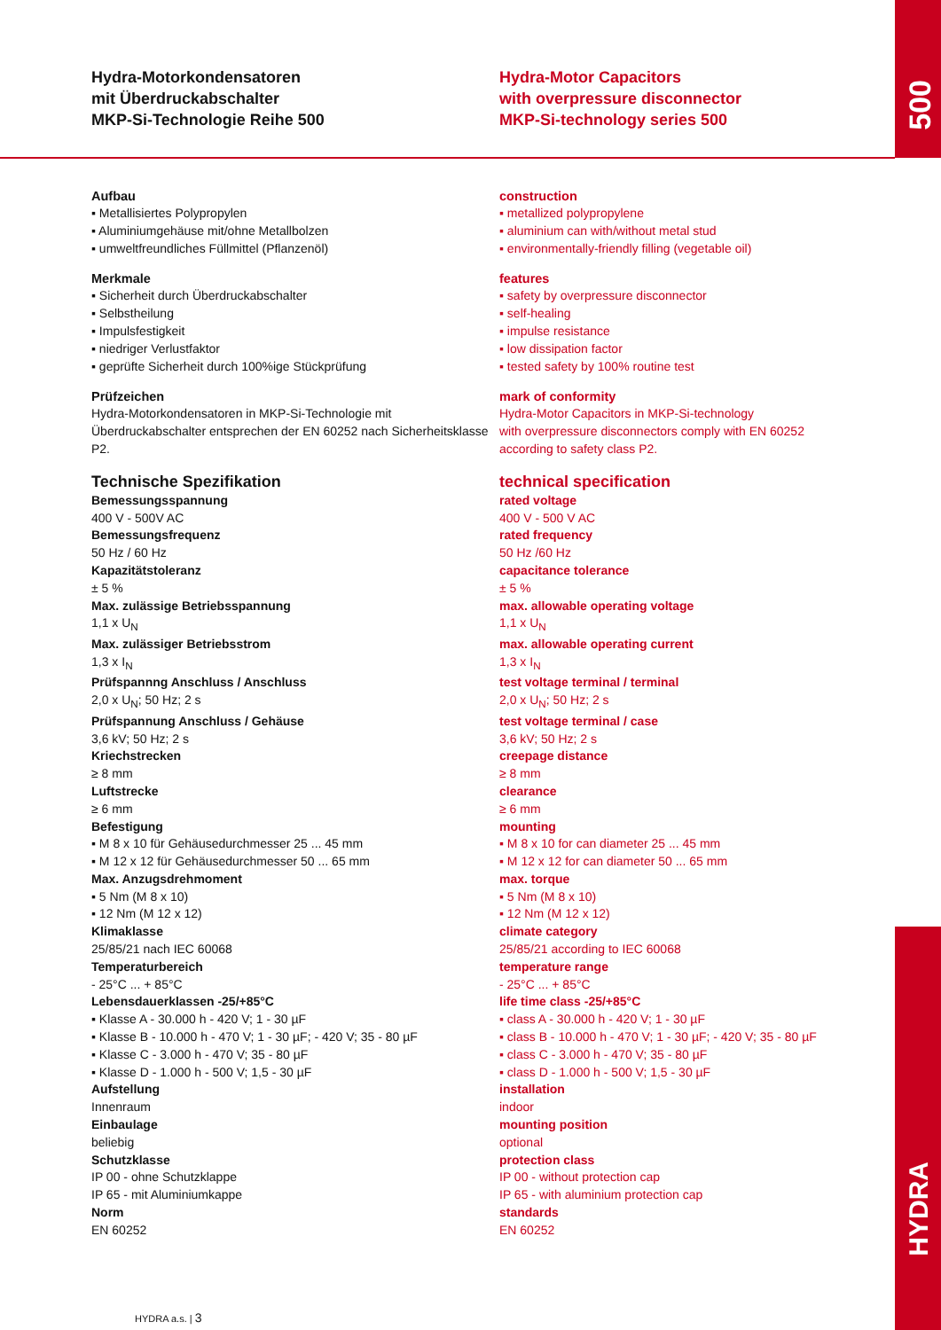500
HYDRA
Hydra-Motorkondensatoren
mit Überdruckabschalter
MKP-Si-Technologie Reihe 500
Hydra-Motor Capacitors
with overpressure disconnector
MKP-Si-technology series 500
Aufbau
▪ Metallisiertes Polypropylen
▪ Aluminiumgehäuse mit/ohne Metallbolzen
▪ umweltfreundliches Füllmittel (Pflanzenöl)
Merkmale
▪ Sicherheit durch Überdruckabschalter
▪ Selbstheilung
▪ Impulsfestigkeit
▪ niedriger Verlustfaktor
▪ geprüfte Sicherheit durch 100%ige Stückprüfung
Prüfzeichen
Hydra-Motorkondensatoren in MKP-Si-Technologie mit Überdruckabschalter entsprechen der EN 60252 nach Sicherheitsklasse P2.
Technische Spezifikation
Bemessungsspannung
400 V - 500V AC
Bemessungsfrequenz
50 Hz / 60 Hz
Kapazitätstoleranz
± 5 %
Max. zulässige Betriebsspannung
1,1 x U<sub>N</sub>
Max. zulässiger Betriebsstrom
1,3 x I<sub>N</sub>
Prüfspannng Anschluss / Anschluss
2,0 x U<sub>N</sub>; 50 Hz; 2 s
Prüfspannung Anschluss / Gehäuse
3,6 kV; 50 Hz; 2 s
Kriechstrecken
≥ 8 mm
Luftstrecke
≥ 6 mm
Befestigung
▪ M 8 x 10 für Gehäusedurchmesser 25 ... 45 mm
▪ M 12 x 12 für Gehäusedurchmesser 50 ... 65 mm
Max. Anzugsdrehmoment
▪ 5 Nm (M 8 x 10)
▪ 12 Nm (M 12 x 12)
Klimaklasse
25/85/21 nach IEC 60068
Temperaturbereich
- 25°C ... + 85°C
Lebensdauerklassen -25/+85°C
▪ Klasse A - 30.000 h - 420 V; 1 - 30 µF
▪ Klasse B - 10.000 h - 470 V; 1 - 30 µF; - 420 V; 35 - 80 µF
▪ Klasse C - 3.000 h - 470 V; 35 - 80 µF
▪ Klasse D - 1.000 h - 500 V; 1,5 - 30 µF
Aufstellung
Innenraum
Einbaulage
beliebig
Schutzklasse
IP 00 - ohne Schutzklappe
IP 65 - mit Aluminiumkappe
Norm
EN 60252
construction
▪ metallized polypropylene
▪ aluminium can with/without metal stud
▪ environmentally-friendly filling (vegetable oil)
features
▪ safety by overpressure disconnector
▪ self-healing
▪ impulse resistance
▪ low dissipation factor
▪ tested safety by 100% routine test
mark of conformity
Hydra-Motor Capacitors in MKP-Si-technology
with overpressure disconnectors comply with EN 60252
according to safety class P2.
technical specification
rated voltage
400 V - 500 V AC
rated frequency
50 Hz /60 Hz
capacitance tolerance
± 5 %
max. allowable operating voltage
1,1 x U<sub>N</sub>
max. allowable operating current
1,3 x I<sub>N</sub>
test voltage terminal / terminal
2,0 x U<sub>N</sub>; 50 Hz; 2 s
test voltage terminal / case
3,6 kV; 50 Hz; 2 s
creepage distance
≥ 8 mm
clearance
≥ 6 mm
mounting
▪ M 8 x 10 for can diameter 25 ... 45 mm
▪ M 12 x 12 for can diameter 50 ... 65 mm
max. torque
▪ 5 Nm (M 8 x 10)
▪ 12 Nm (M 12 x 12)
climate category
25/85/21 according to IEC 60068
temperature range
- 25°C ... + 85°C
life time class -25/+85°C
▪ class A - 30.000 h - 420 V; 1 - 30 µF
▪ class B - 10.000 h - 470 V; 1 - 30 µF; - 420 V; 35 - 80 µF
▪ class C - 3.000 h - 470 V; 35 - 80 µF
▪ class D - 1.000 h - 500 V; 1,5 - 30 µF
installation
indoor
mounting position
optional
protection class
IP 00 - without protection cap
IP 65 - with aluminium protection cap
standards
EN 60252
HYDRA a.s. | 3